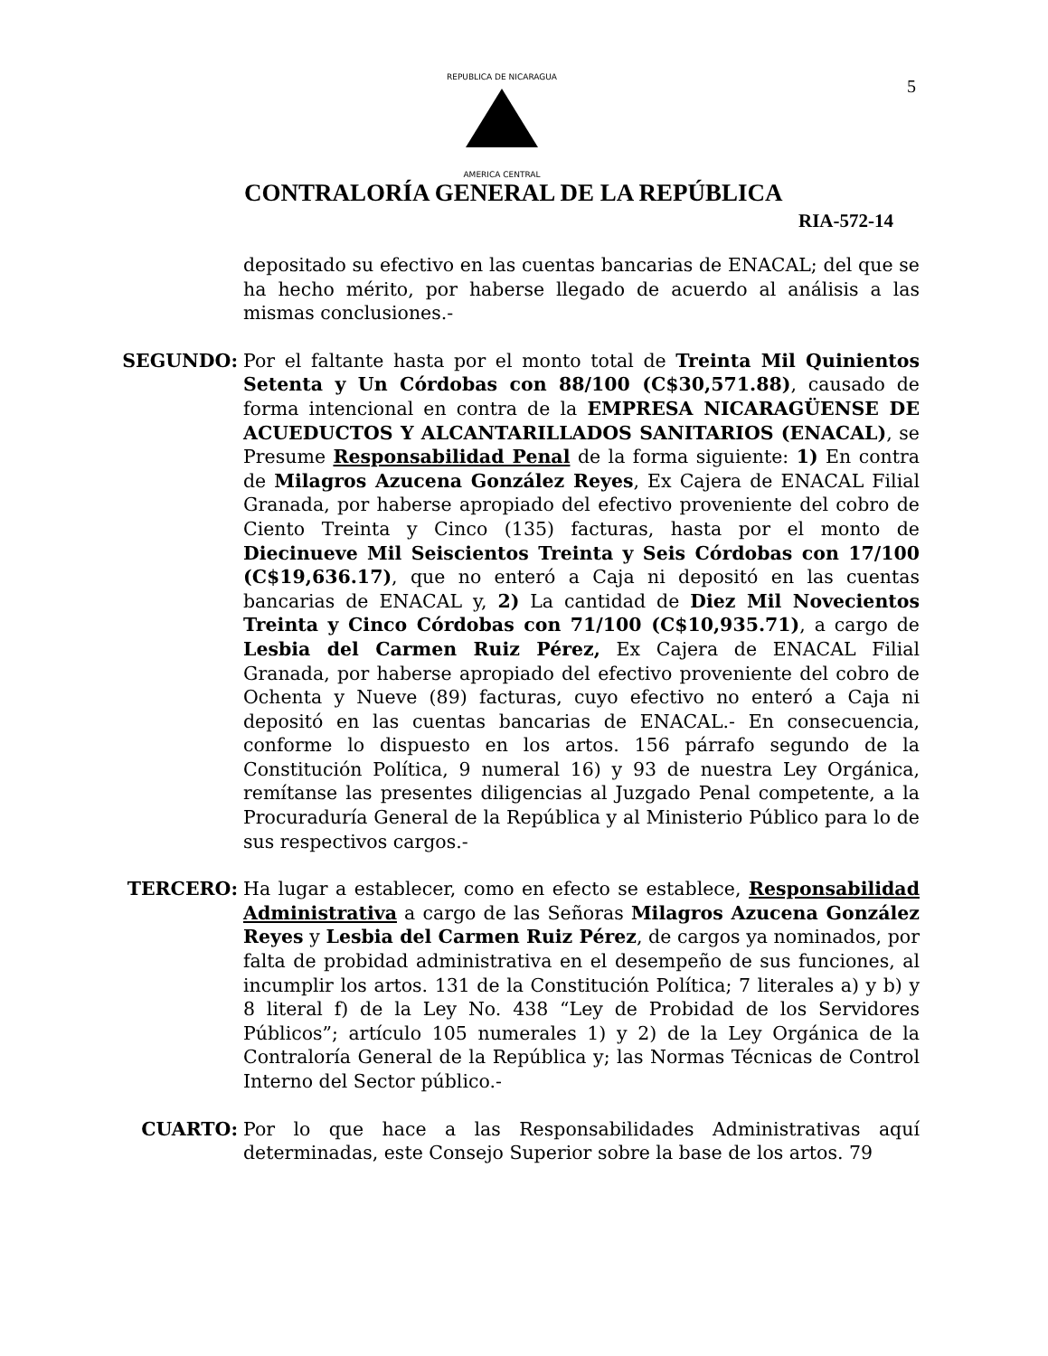5
REPUBLICA DE NICARAGUA
AMERICA CENTRAL
CONTRALORÍA GENERAL DE LA REPÚBLICA
RIA-572-14
depositado su efectivo en las cuentas bancarias de ENACAL; del que se ha hecho mérito, por haberse llegado de acuerdo al análisis a las mismas conclusiones.-
SEGUNDO: Por el faltante hasta por el monto total de Treinta Mil Quinientos Setenta y Un Córdobas con 88/100 (C$30,571.88), causado de forma intencional en contra de la EMPRESA NICARAGÜENSE DE ACUEDUCTOS Y ALCANTARILLADOS SANITARIOS (ENACAL), se Presume Responsabilidad Penal de la forma siguiente: 1) En contra de Milagros Azucena González Reyes, Ex Cajera de ENACAL Filial Granada, por haberse apropiado del efectivo proveniente del cobro de Ciento Treinta y Cinco (135) facturas, hasta por el monto de Diecinueve Mil Seiscientos Treinta y Seis Córdobas con 17/100 (C$19,636.17), que no enteró a Caja ni depositó en las cuentas bancarias de ENACAL y, 2) La cantidad de Diez Mil Novecientos Treinta y Cinco Córdobas con 71/100 (C$10,935.71), a cargo de Lesbia del Carmen Ruiz Pérez, Ex Cajera de ENACAL Filial Granada, por haberse apropiado del efectivo proveniente del cobro de Ochenta y Nueve (89) facturas, cuyo efectivo no enteró a Caja ni depositó en las cuentas bancarias de ENACAL.- En consecuencia, conforme lo dispuesto en los artos. 156 párrafo segundo de la Constitución Política, 9 numeral 16) y 93 de nuestra Ley Orgánica, remítanse las presentes diligencias al Juzgado Penal competente, a la Procuraduría General de la República y al Ministerio Público para lo de sus respectivos cargos.-
TERCERO: Ha lugar a establecer, como en efecto se establece, Responsabilidad Administrativa a cargo de las Señoras Milagros Azucena González Reyes y Lesbia del Carmen Ruiz Pérez, de cargos ya nominados, por falta de probidad administrativa en el desempeño de sus funciones, al incumplir los artos. 131 de la Constitución Política; 7 literales a) y b) y 8 literal f) de la Ley No. 438 “Ley de Probidad de los Servidores Públicos”; artículo 105 numerales 1) y 2) de la Ley Orgánica de la Contraloría General de la República y; las Normas Técnicas de Control Interno del Sector público.-
CUARTO: Por lo que hace a las Responsabilidades Administrativas aquí determinadas, este Consejo Superior sobre la base de los artos. 79